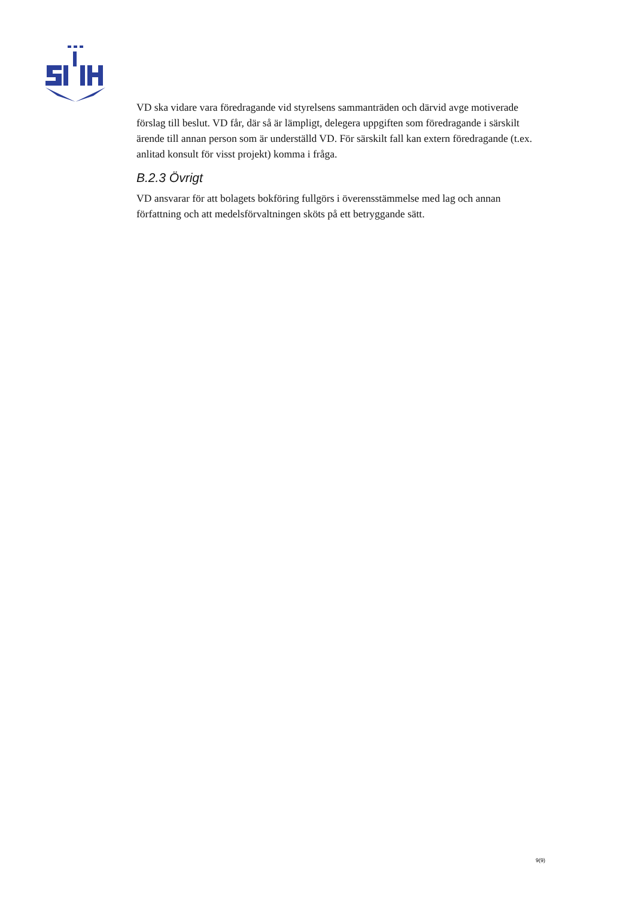VD ska vidare vara föredragande vid styrelsens sammanträden och därvid avge motiverade förslag till beslut. VD får, där så är lämpligt, delegera uppgiften som föredragande i särskilt ärende till annan person som är underställd VD. För särskilt fall kan extern föredragande (t.ex. anlitad konsult för visst projekt) komma i fråga.
B.2.3 Övrigt
VD ansvarar för att bolagets bokföring fullgörs i överensstämmelse med lag och annan författning och att medelsförvaltningen sköts på ett betryggande sätt.
9(9)